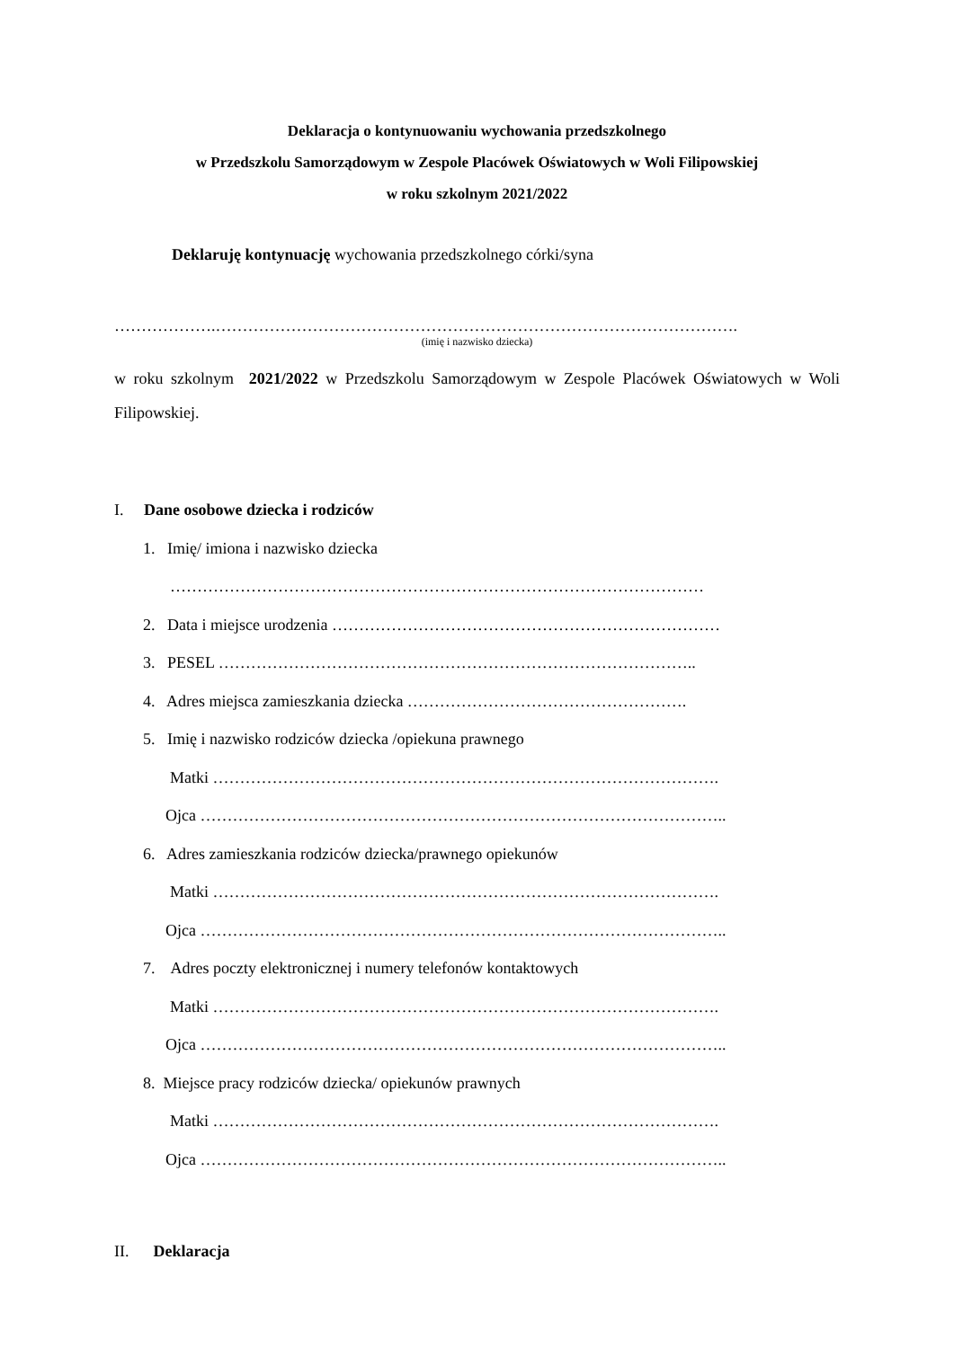Deklaracja o kontynuowaniu wychowania przedszkolnego
w Przedszkolu Samorządowym w Zespole Placówek Oświatowych w Woli Filipowskiej
w roku szkolnym 2021/2022
Deklaruję kontynuację wychowania przedszkolnego córki/syna
……………….…………………………………………………………………………………….
(imię i nazwisko dziecka)
w roku szkolnym 2021/2022 w Przedszkolu Samorządowym w Zespole Placówek Oświatowych w Woli Filipowskiej.
I. Dane osobowe dziecka i rodziców
1. Imię/ imiona i nazwisko dziecka
………………………………………………………………………………………
2. Data i miejsce urodzenia ………………………………………………………………
3. PESEL ……………………………………………………………………………..
4. Adres miejsca zamieszkania dziecka …………………………………………….
5. Imię i nazwisko rodziców dziecka /opiekuna prawnego
Matki ………………………………………………………………………………….
Ojca ……………………………………………………………………………………..
6. Adres zamieszkania rodziców dziecka/prawnego opiekunów
Matki ………………………………………………………………………………….
Ojca ……………………………………………………………………………………..
7. Adres poczty elektronicznej i numery telefonów kontaktowych
Matki ………………………………………………………………………………….
Ojca ……………………………………………………………………………………..
8. Miejsce pracy rodziców dziecka/ opiekunów prawnych
Matki ………………………………………………………………………………….
Ojca ……………………………………………………………………………………..
II. Deklaracja